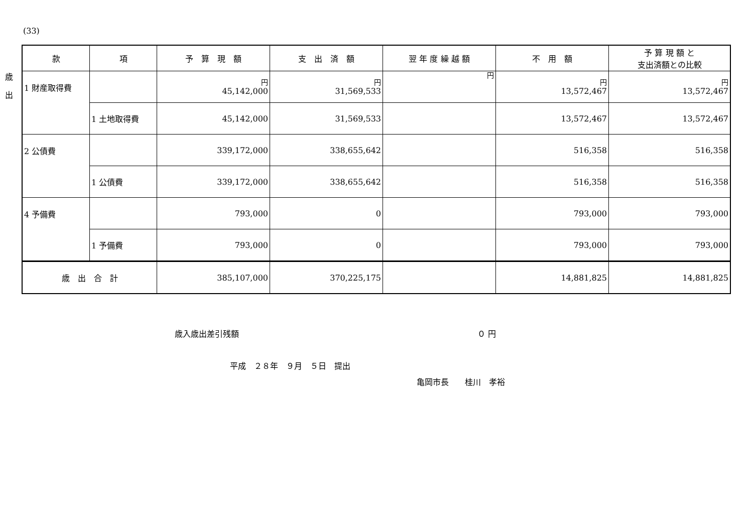(33)
歳
出
| 款 | 項 | 予 算 現 額 | 支 出 済 額 | 翌 年 度 繰 越 額 | 不 用 額 | 予 算 現 額 と 支出済額との比較 |
| --- | --- | --- | --- | --- | --- | --- |
| 1 財産取得費 | | 円 45,142,000 | 円 31,569,533 | 円 | 円 13,572,467 | 円 13,572,467 |
| | 1 土地取得費 | 45,142,000 | 31,569,533 | | 13,572,467 | 13,572,467 |
| 2 公債費 | | 339,172,000 | 338,655,642 | | 516,358 | 516,358 |
| | 1 公債費 | 339,172,000 | 338,655,642 | | 516,358 | 516,358 |
| 4 予備費 | | 793,000 | 0 | | 793,000 | 793,000 |
| | 1 予備費 | 793,000 | 0 | | 793,000 | 793,000 |
| 歳 出 合 計 | | 385,107,000 | 370,225,175 | | 14,881,825 | 14,881,825 |
歳入歳出差引残額 ０ 円
平成　２８年　９月　５日　提出
亀岡市長　　桂川　孝裕